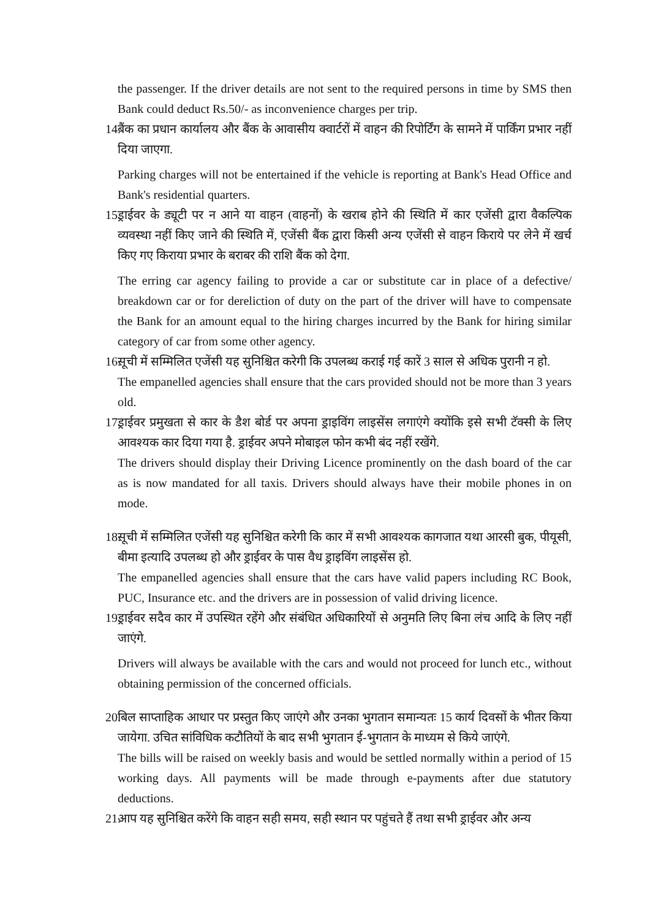the passenger. If the driver details are not sent to the required persons in time by SMS then Bank could deduct Rs.50/- as inconvenience charges per trip.
14.
बैंक का प्रधान कार्यालय और बैंक के आवासीय क्वार्टरों में वाहन की रिपोर्टिंग के सामने में पार्किंग प्रभार नहीं दिया जाएगा.
Parking charges will not be entertained if the vehicle is reporting at Bank's Head Office and Bank's residential quarters.
15.
ड्राईवर के ड्यूटी पर न आने या वाहन (वाहनों) के खराब होने की स्थिति में कार एजेंसी द्वारा वैकल्पिक व्यवस्था नहीं किए जाने की स्थिति में, एजेंसी बैंक द्वारा किसी अन्य एजेंसी से वाहन किराये पर लेने में खर्च किए गए किराया प्रभार के बराबर की राशि बैंक को देगा.
The erring car agency failing to provide a car or substitute car in place of a defective/ breakdown car or for dereliction of duty on the part of the driver will have to compensate the Bank for an amount equal to the hiring charges incurred by the Bank for hiring similar category of car from some other agency.
16.
सूची में सम्मिलित एजेंसी यह सुनिश्चित करेगी कि उपलब्ध कराई गई कारें 3 साल से अधिक पुरानी न हो.
The empanelled agencies shall ensure that the cars provided should not be more than 3 years old.
17.
ड्राईवर प्रमुखता से कार के डैश बोर्ड पर अपना ड्राइविंग लाइसेंस लगाएंगे क्योंकि इसे सभी टॅक्सी के लिए आवश्यक कार दिया गया है. ड्राईवर अपने मोबाइल फोन कभी बंद नहीं रखेंगे.
The drivers should display their Driving Licence prominently on the dash board of the car as is now mandated for all taxis. Drivers should always have their mobile phones in on mode.
18.
सूची में सम्मिलित एजेंसी यह सुनिश्चित करेगी कि कार में सभी आवश्यक कागजात यथा आरसी बुक, पीयूसी, बीमा इत्यादि उपलब्ध हो और ड्राईवर के पास वैध ड्राइविंग लाइसेंस हो.
The empanelled agencies shall ensure that the cars have valid papers including RC Book, PUC, Insurance etc. and the drivers are in possession of valid driving licence.
19.
ड्राईवर सदैव कार में उपस्थित रहेंगे और संबंधित अधिकारियों से अनुमति लिए बिना लंच आदि के लिए नहीं जाएंगे.
Drivers will always be available with the cars and would not proceed for lunch etc., without obtaining permission of the concerned officials.
20.
बिल साप्ताहिक आधार पर प्रस्तुत किए जाएंगे और उनका भुगतान समान्यतः 15 कार्य दिवसों के भीतर किया जायेगा. उचित सांविधिक कटौतियों के बाद सभी भुगतान ई-भुगतान के माध्यम से किये जाएंगे.
The bills will be raised on weekly basis and would be settled normally within a period of 15 working days. All payments will be made through e-payments after due statutory deductions.
21.
आप यह सुनिश्चित करेंगे कि वाहन सही समय, सही स्थान पर पहुंचते हैं तथा सभी ड्राईवर और अन्य